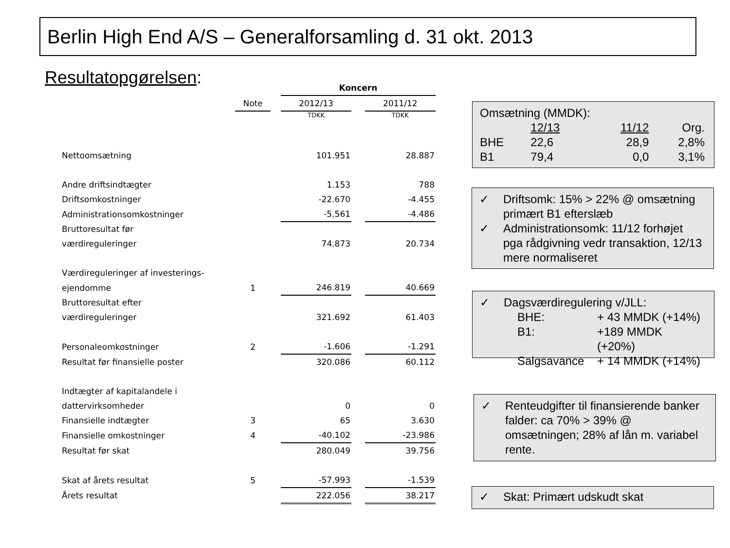Berlin High End A/S – Generalforsamling d. 31 okt. 2013
Resultatopgørelsen:
| | | | Koncern | | |
| --- | --- | --- | --- | --- | --- |
| | Note | | 2012/13 | | 2011/12 |
| | | | TDKK | | TDKK |
| Nettoomsætning | | | 101.951 | | 28.887 |
| Andre driftsindtægter | | | 1.153 | | 788 |
| Driftsomkostninger | | | -22.670 | | -4.455 |
| Administrationsomkostninger | | | -5.561 | | -4.486 |
| Bruttoresultat før | | | | | |
| værdireguleringer | | | 74.873 | | 20.734 |
| Værdireguleringer af investerings- | | | | | |
| ejendomme | 1 | | 246.819 | | 40.669 |
| Bruttoresultat efter | | | | | |
| værdireguleringer | | | 321.692 | | 61.403 |
| Personaleomkostninger | 2 | | -1.606 | | -1.291 |
| Resultat før finansielle poster | | | 320.086 | | 60.112 |
| Indtægter af kapitalandele i | | | | | |
| dattervirksomheder | | | 0 | | 0 |
| Finansielle indtægter | 3 | | 65 | | 3.630 |
| Finansielle omkostninger | 4 | | -40.102 | | -23.986 |
| Resultat før skat | | | 280.049 | | 39.756 |
| Skat af årets resultat | 5 | | -57.993 | | -1.539 |
| Årets resultat | | | 222.056 | | 38.217 |
Omsætning (MMDK):
| | 12/13 | 11/12 | Org. |
| BHE | 22,6 | 28,9 | 2,8% |
| B1 | 79,4 | 0,0 | 3,1% |
| ✓ | Driftsomk: 15% > 22% @ omsætning primært B1 efterslæb |
| ✓ | Administrationsomk: 11/12 forhøjet pga rådgivning vedr transaktion, 12/13 mere normaliseret |
| ✓ | Dagsværdiregulering v/JLL: / BHE: / + 43 MMDK (+14%) / / B1: / +189 MMDK (+20%) / / Salgsavance / + 14 MMDK (+14%) / |
| ✓ | Renteudgifter til finansierende banker falder: ca 70% > 39% @ omsætningen; 28% af lån m. variabel rente. |
| ✓ | Skat: Primært udskudt skat |